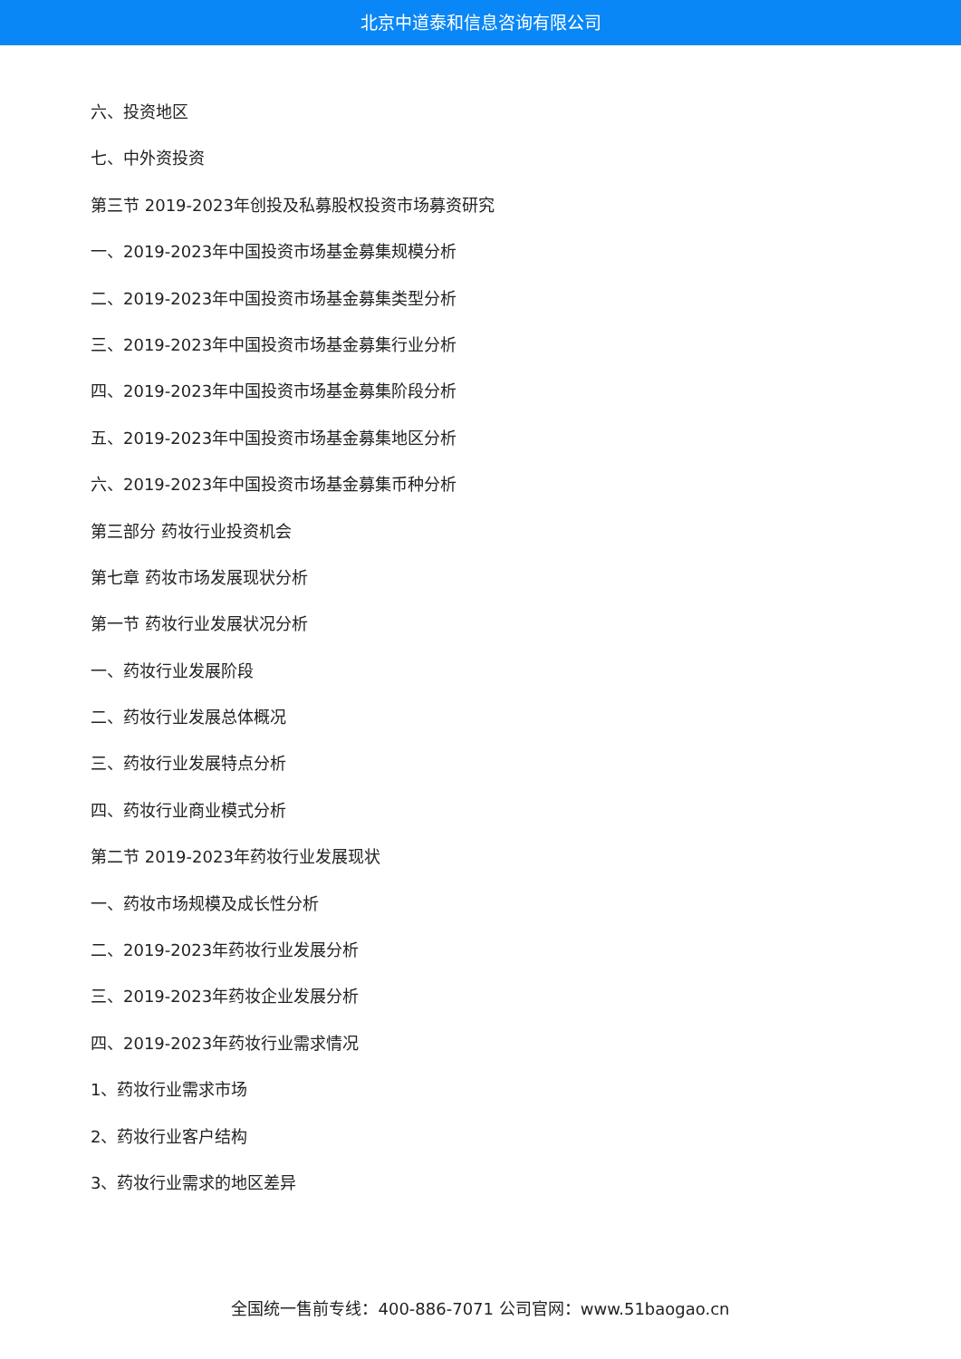北京中道泰和信息咨询有限公司
六、投资地区
七、中外资投资
第三节 2019-2023年创投及私募股权投资市场募资研究
一、2019-2023年中国投资市场基金募集规模分析
二、2019-2023年中国投资市场基金募集类型分析
三、2019-2023年中国投资市场基金募集行业分析
四、2019-2023年中国投资市场基金募集阶段分析
五、2019-2023年中国投资市场基金募集地区分析
六、2019-2023年中国投资市场基金募集币种分析
第三部分 药妆行业投资机会
第七章 药妆市场发展现状分析
第一节 药妆行业发展状况分析
一、药妆行业发展阶段
二、药妆行业发展总体概况
三、药妆行业发展特点分析
四、药妆行业商业模式分析
第二节 2019-2023年药妆行业发展现状
一、药妆市场规模及成长性分析
二、2019-2023年药妆行业发展分析
三、2019-2023年药妆企业发展分析
四、2019-2023年药妆行业需求情况
1、药妆行业需求市场
2、药妆行业客户结构
3、药妆行业需求的地区差异
全国统一售前专线：400-886-7071 公司官网：www.51baogao.cn